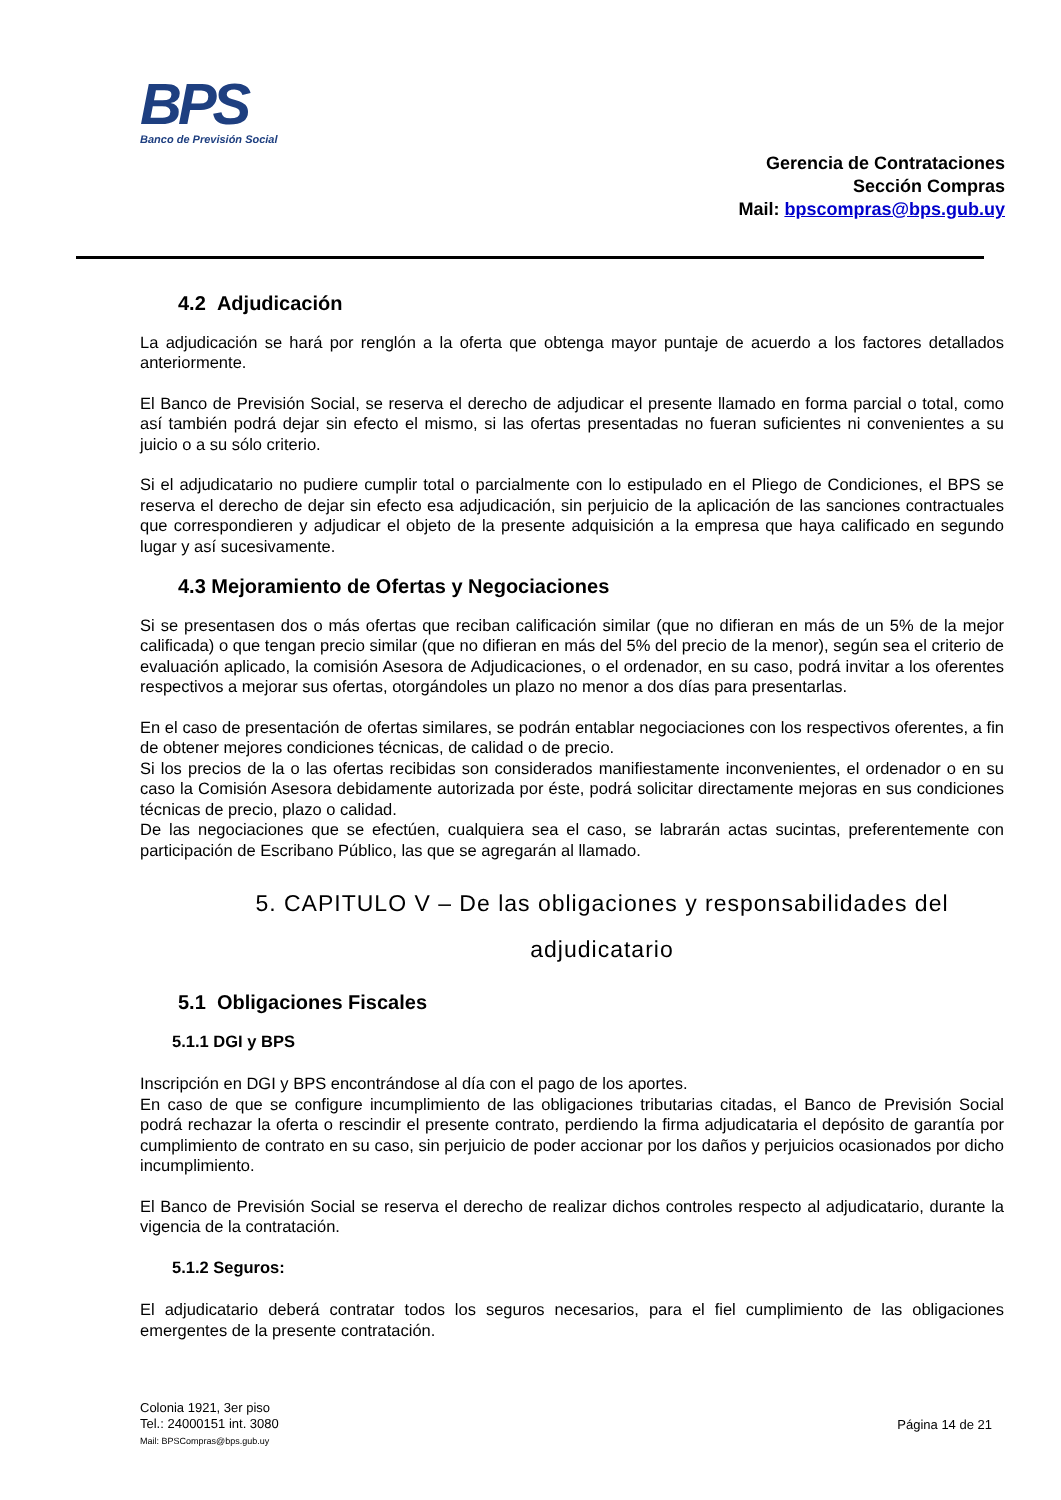BPS
Banco de Previsión Social
Gerencia de Contrataciones
Sección Compras
Mail: bpscompras@bps.gub.uy
4.2 Adjudicación
La adjudicación se hará por renglón a la oferta que obtenga mayor puntaje de acuerdo a los factores detallados anteriormente.
El Banco de Previsión Social, se reserva el derecho de adjudicar el presente llamado en forma parcial o total, como así también podrá dejar sin efecto el mismo, si las ofertas presentadas no fueran suficientes ni convenientes a su juicio o a su sólo criterio.
Si el adjudicatario no pudiere cumplir total o parcialmente con lo estipulado en el Pliego de Condiciones, el BPS se reserva el derecho de dejar sin efecto esa adjudicación, sin perjuicio de la aplicación de las sanciones contractuales que correspondieren y adjudicar el objeto de la presente adquisición a la empresa que haya calificado en segundo lugar y así sucesivamente.
4.3 Mejoramiento de Ofertas y Negociaciones
Si se presentasen dos o más ofertas que reciban calificación similar (que no difieran en más de un 5% de la mejor calificada) o que tengan precio similar (que no difieran en más del 5% del precio de la menor), según sea el criterio de evaluación aplicado, la comisión Asesora de Adjudicaciones, o el ordenador, en su caso, podrá invitar a los oferentes respectivos a mejorar sus ofertas, otorgándoles un plazo no menor a dos días para presentarlas.
En el caso de presentación de ofertas similares, se podrán entablar negociaciones con los respectivos oferentes, a fin de obtener mejores condiciones técnicas, de calidad o de precio.
Si los precios de la o las ofertas recibidas son considerados manifiestamente inconvenientes, el ordenador o en su caso la Comisión Asesora debidamente autorizada por éste, podrá solicitar directamente mejoras en sus condiciones técnicas de precio, plazo o calidad.
De las negociaciones que se efectúen, cualquiera sea el caso, se labrarán actas sucintas, preferentemente con participación de Escribano Público, las que se agregarán al llamado.
5. CAPITULO V – De las obligaciones y responsabilidades del adjudicatario
5.1 Obligaciones Fiscales
5.1.1 DGI y BPS
Inscripción en DGI y BPS encontrándose al día con el pago de los aportes.
En caso de que se configure incumplimiento de las obligaciones tributarias citadas, el Banco de Previsión Social podrá rechazar la oferta o rescindir el presente contrato, perdiendo la firma adjudicataria el depósito de garantía por cumplimiento de contrato en su caso, sin perjuicio de poder accionar por los daños y perjuicios ocasionados por dicho incumplimiento.
El Banco de Previsión Social se reserva el derecho de realizar dichos controles respecto al adjudicatario, durante la vigencia de la contratación.
5.1.2 Seguros:
El adjudicatario deberá contratar todos los seguros necesarios, para el fiel cumplimiento de las obligaciones emergentes de la presente contratación.
Colonia 1921, 3er piso
Tel.: 24000151 int. 3080
Mail: BPSCompras@bps.gub.uy
Página 14 de 21